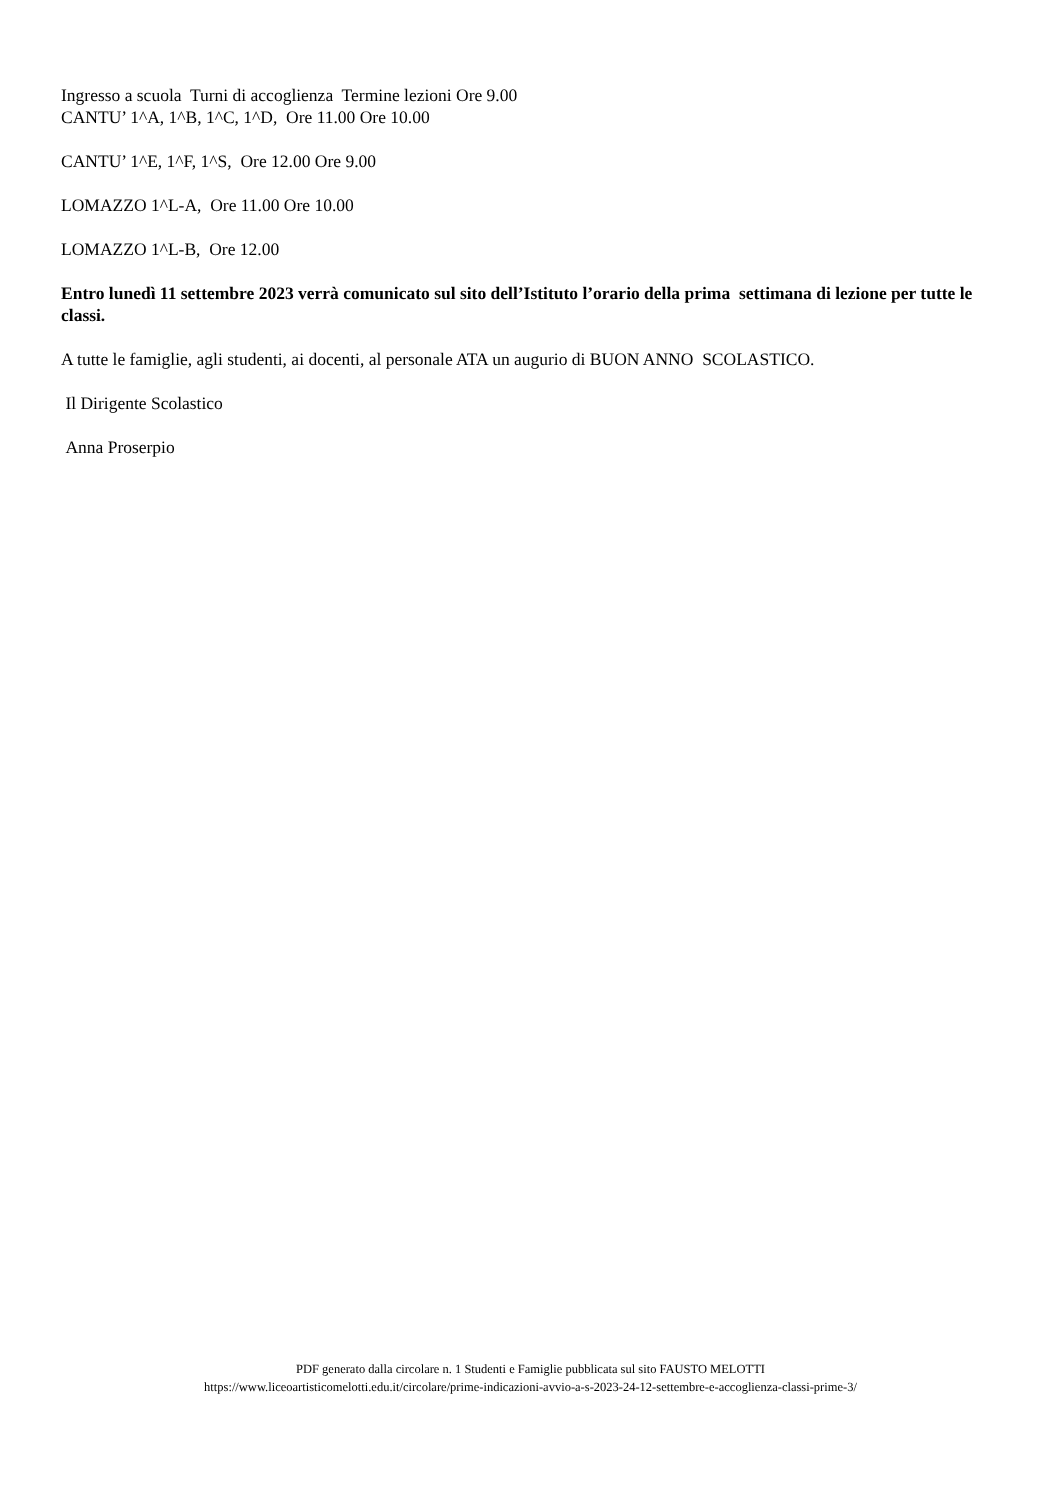Ingresso a scuola Turni di accoglienza Termine lezioni Ore 9.00
CANTU’ 1^A, 1^B, 1^C, 1^D, Ore 11.00 Ore 10.00
CANTU’ 1^E, 1^F, 1^S, Ore 12.00 Ore 9.00
LOMAZZO 1^L-A, Ore 11.00 Ore 10.00
LOMAZZO 1^L-B, Ore 12.00
Entro lunedì 11 settembre 2023 verrà comunicato sul sito dell’Istituto l’orario della prima settimana di lezione per tutte le classi.
A tutte le famiglie, agli studenti, ai docenti, al personale ATA un augurio di BUON ANNO SCOLASTICO.
Il Dirigente Scolastico
Anna Proserpio
PDF generato dalla circolare n. 1 Studenti e Famiglie pubblicata sul sito FAUSTO MELOTTI
https://www.liceoartisticomelotti.edu.it/circolare/prime-indicazioni-avvio-a-s-2023-24-12-settembre-e-accoglienza-classi-prime-3/